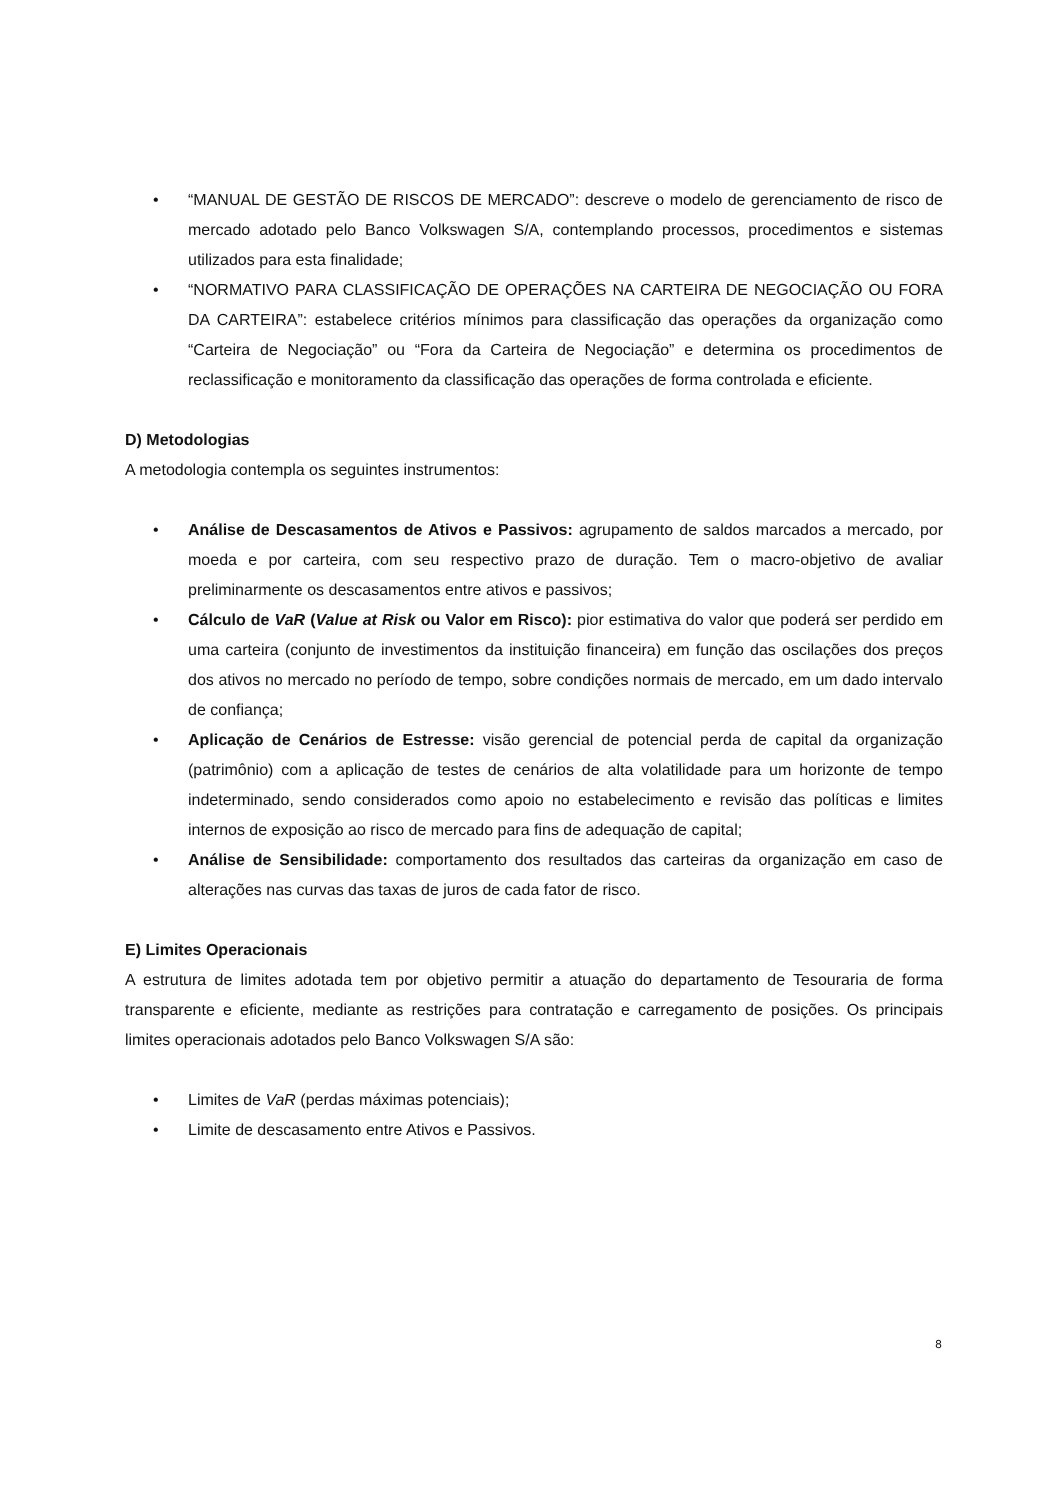• “MANUAL DE GESTÃO DE RISCOS DE MERCADO”: descreve o modelo de gerenciamento de risco de mercado adotado pelo Banco Volkswagen S/A, contemplando processos, procedimentos e sistemas utilizados para esta finalidade;
• “NORMATIVO PARA CLASSIFICAÇÃO DE OPERAÇÕES NA CARTEIRA DE NEGOCIAÇÃO OU FORA DA CARTEIRA”: estabelece critérios mínimos para classificação das operações da organização como “Carteira de Negociação” ou “Fora da Carteira de Negociação” e determina os procedimentos de reclassificação e monitoramento da classificação das operações de forma controlada e eficiente.
D) Metodologias
A metodologia contempla os seguintes instrumentos:
• Análise de Descasamentos de Ativos e Passivos: agrupamento de saldos marcados a mercado, por moeda e por carteira, com seu respectivo prazo de duração. Tem o macro-objetivo de avaliar preliminarmente os descasamentos entre ativos e passivos;
• Cálculo de VaR (Value at Risk ou Valor em Risco): pior estimativa do valor que poderá ser perdido em uma carteira (conjunto de investimentos da instituição financeira) em função das oscilações dos preços dos ativos no mercado no período de tempo, sobre condições normais de mercado, em um dado intervalo de confiança;
• Aplicação de Cenários de Estresse: visão gerencial de potencial perda de capital da organização (patrimônio) com a aplicação de testes de cenários de alta volatilidade para um horizonte de tempo indeterminado, sendo considerados como apoio no estabelecimento e revisão das políticas e limites internos de exposição ao risco de mercado para fins de adequação de capital;
• Análise de Sensibilidade: comportamento dos resultados das carteiras da organização em caso de alterações nas curvas das taxas de juros de cada fator de risco.
E) Limites Operacionais
A estrutura de limites adotada tem por objetivo permitir a atuação do departamento de Tesouraria de forma transparente e eficiente, mediante as restrições para contratação e carregamento de posições. Os principais limites operacionais adotados pelo Banco Volkswagen S/A são:
• Limites de VaR (perdas máximas potenciais);
• Limite de descasamento entre Ativos e Passivos.
8